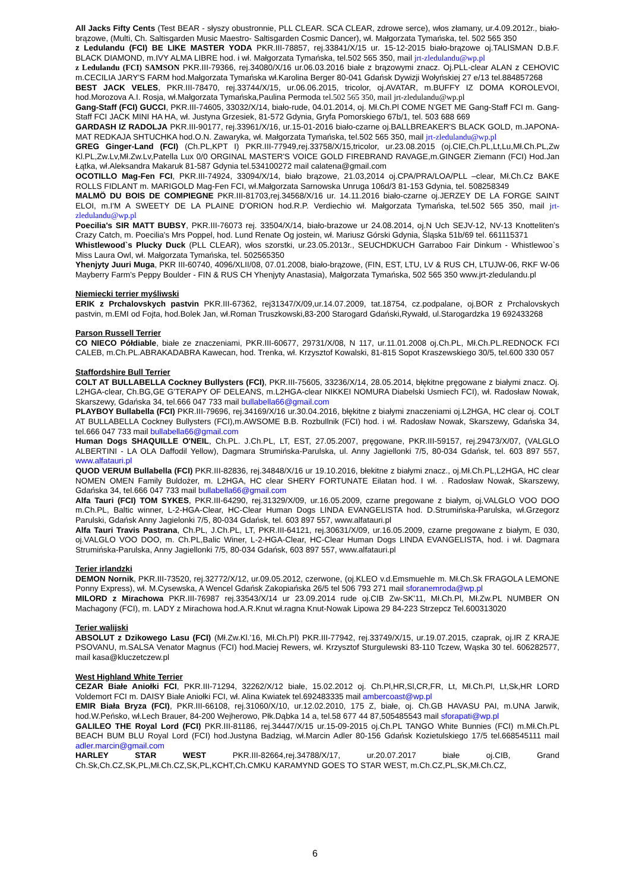All Jacks Fifty Cents (Test BEAR - słyszy obustronnie, PLL CLEAR. SCA CLEAR, zdrowe serce), włos złamany, ur.4.09.2012r., biało-brązowe, (Multi, Ch. Saltisgarden Music Maestro- Saltisgarden Cosmic Dancer), wł. Małgorzata Tymańska, tel. 502 565 350
z Ledulandu (FCI) BE LIKE MASTER YODA PKR.III-78857, rej.33841/X/15 ur. 15-12-2015 biało-brązowe oj.TALISMAN D.B.F. BLACK DIAMOND, m.IVY ALMA LIBRE hod. i wł. Małgorzata Tymańska, tel.502 565 350, mail jrt-zledulandu@wp.pl
z Ledulandu (FCI) SAMSON PKR.III-79366, rej.34080/X/16 ur.06.03.2016 białe z brązowymi znacz. Oj.PLL-clear ALAN z CEHOVIC m.CECILIA JARY'S FARM hod.Małgorzata Tymańska wł.Karolina Berger 80-041 Gdańsk Dywizji Wołyńskiej 27 e/13 tel.884857268
BEST JACK VELES, PKR.III-78470, rej.33744/X/15, ur.06.06.2015, tricolor, oj.AVATAR, m.BUFFY IZ DOMA KOROLEVOI, hod.Morozova A.I. Rosja, wł.Małgorzata Tymańska,Paulina Permoda tel.502 565 350, mail jrt-zledulandu@wp.pl
Gang-Staff (FCI) GUCCI, PKR.III-74605, 33032/X/14, biało-rude, 04.01.2014, oj. Mł.Ch.Pl COME N'GET ME Gang-Staff FCI m. Gang-Staff FCI JACK MINI HA HA, wł. Justyna Grzesiek, 81-572 Gdynia, Gryfa Pomorskiego 67b/1, tel. 503 688 669
GARDASH IZ RADOLJA PKR.III-90177, rej.33961/X/16, ur.15-01-2016 biało-czarne oj.BALLBREAKER'S BLACK GOLD, m.JAPONA-MAT REDKAJA SHTUCHKA hod.O.N. Zawaryka, wł. Małgorzata Tymańska, tel.502 565 350, mail jrt-zledulandu@wp.pl
GREG Ginger-Land (FCI) (Ch.PL,KPT I) PKR.III-77949,rej.33758/X/15,tricolor, ur.23.08.2015 (oj.CIE,Ch.PL,Lt,Lu,Mł.Ch.PL,Zw Kl.PL,Zw.Lv,Mł.Zw.Lv,Patella Lux 0/0 ORGINAL MASTER'S VOICE GOLD FIREBRAND RAVAGE,m.GINGER Ziemann (FCI) Hod.Jan Łątka, wł.Aleksandra Makaruk 81-587 Gdynia tel.534100272 mail calatena@gmail.com
OCOTILLO Mag-Fen FCI, PKR.III-74924, 33094/X/14, biało brązowe, 21.03,2014 oj.CPA/PRA/LOA/PLL –clear, Mł.Ch.Cz BAKE ROLLS FIDLANT m. MARIGOLD Mag-Fen FCI, wł.Małgorzata Sarnowska Unruga 106d/3 81-153 Gdynia, tel. 508258349
MALMÖ DU BOIS DE COMPIEGNE PKR.III-81703,rej.34568/X/16 ur. 14.11.2016 biało-czarne oj.JERZEY DE LA FORGE SAINT ELOI, m.I'M A SWEETY DE LA PLAINE D'ORION hod.R.P. Verdiechio wł. Małgorzata Tymańska, tel.502 565 350, mail jrt-zledulandu@wp.pl
Poecilia's SIR MATT BUBSY, PKR.III-76073 rej. 33504/X/14, biało-brazowe ur 24.08.2014, oj.N Uch SEJV-12, NV-13 Knotteliten's Crazy Catch, m. Poecilia's Mrs Poppel, hod. Lund Renate Og jostein, wł. Mariusz Górski Gdynia, Śląska 51b/69 tel. 661115371
Whistlewood`s Plucky Duck (PLL CLEAR), włos szorstki, ur.23.05.2013r., SEUCHDKUCH Garraboo Fair Dinkum - Whistlewoo`s Miss Laura Owl, wł. Małgorzata Tymańska, tel. 502565350
Yhenjyty Juuri Muga, PKR III-60740, 4096/XLII/08, 07.01.2008, biało-brązowe, (FIN, EST, LTU, LV & RUS CH, LTUJW-06, RKF W-06 Mayberry Farm's Peppy Boulder - FIN & RUS CH Yhenjyty Anastasia), Małgorzata Tymańska, 502 565 350 www.jrt-zledulandu.pl
Niemiecki terrier myśliwski
ERIK z Prchalovskych pastvin PKR.III-67362, rej31347/X/09,ur.14.07.2009, tat.18754, cz.podpalane, oj.BOR z Prchalovskych pastvin, m.EMI od Fojta, hod.Bolek Jan, wł.Roman Truszkowski,83-200 Starogard Gdański,Rywałd, ul.Starogardzka 19 692433268
Parson Russell Terrier
CO NIECO Półdiable, białe ze znaczeniami, PKR.III-60677, 29731/X/08, N 117, ur.11.01.2008 oj.Ch.PL, Mł.Ch.PL.REDNOCK FCI CALEB, m.Ch.PL.ABRAKADABRA Kawecan, hod. Trenka, wł. Krzysztof Kowalski, 81-815 Sopot Kraszewskiego 30/5, tel.600 330 057
Staffordshire Bull Terrier
COLT AT BULLABELLA Cockney Bullysters (FCI), PKR.III-75605, 33236/X/14, 28.05.2014, błękitne pręgowane z białymi znacz. Oj. L2HGA-clear, Ch.BG,GE G'TERAPY OF DELEANS, m.L2HGA-clear NIKKEI NOMURA Diabelski Usmiech FCI), wł. Radosław Nowak, Skarszewy, Gdańska 34, tel.666 047 733 mail bullabella66@gmail.com
PLAYBOY Bullabella (FCI) PKR.III-79696, rej.34169/X/16 ur.30.04.2016, błękitne z białymi znaczeniami oj.L2HGA, HC clear oj. COLT AT BULLABELLA Cockney Bullysters (FCI),m.AWSOME B.B. Rozbullnik (FCI) hod. i wł. Radosław Nowak, Skarszewy, Gdańska 34, tel.666 047 733 mail bullabella66@gmail.com
Human Dogs SHAQUILLE O'NEIL, Ch.PL. J.Ch.PL, LT, EST, 27.05.2007, pręgowane, PKR.III-59157, rej.29473/X/07, (VALGLO ALBERTINI - LA OLA Daffodil Yellow), Dagmara Strumińska-Parulska, ul. Anny Jagiellonki 7/5, 80-034 Gdańsk, tel. 603 897 557, www.alfatauri.pl
QUOD VERUM Bullabella (FCI) PKR.III-82836, rej.34848/X/16 ur 19.10.2016, błekitne z białymi znacz., oj.Mł.Ch.PL,L2HGA, HC clear NOMEN OMEN Family Buldożer, m. L2HGA, HC clear SHERY FORTUNATE Eilatan hod. I wł. . Radosław Nowak, Skarszewy, Gdańska 34, tel.666 047 733 mail bullabella66@gmail.com
Alfa Tauri (FCI) TOM SYKES, PKR.III-64290, rej.31329/X/09, ur.16.05.2009, czarne pregowane z białym, oj.VALGLO VOO DOO m.Ch.PL, Baltic winner, L-2-HGA-Clear, HC-Clear Human Dogs LINDA EVANGELISTA hod. D.Strumińska-Parulska, wł.Grzegorz Parulski, Gdańsk Anny Jagielonki 7/5, 80-034 Gdańsk, tel. 603 897 557, www.alfatauri.pl
Alfa Tauri Travis Pastrana, Ch.PL, J.Ch.PL, LT, PKR.III-64121, rej.30631/X/09, ur.16.05.2009, czarne pregowane z białym, E 030, oj.VALGLO VOO DOO, m. Ch.PL,Balic Winer, L-2-HGA-Clear, HC-Clear Human Dogs LINDA EVANGELISTA, hod. i wł. Dagmara Strumińska-Parulska, Anny Jagiellonki 7/5, 80-034 Gdańsk, 603 897 557, www.alfatauri.pl
Terier irlandzki
DEMON Nornik, PKR.III-73520, rej.32772/X/12, ur.09.05.2012, czerwone, (oj.KLEO v.d.Emsmuehle m. Mł.Ch.Sk FRAGOLA LEMONE Ponny Express), wł. M.Cysewska, A Wencel Gdańsk Zakopiańska 26/5 tel 506 793 271 mail sforanemroda@wp.pl
MILORD z Mirachowa PKR.III-76987 rej.33543/X/14 ur 23.09.2014 rude oj.CIB Zw-SK'11, Mł.Ch.Pl, Mł.Zw.PL NUMBER ON Machagony (FCI), m. LADY z Mirachowa hod.A.R.Knut wł.ragna Knut-Nowak Lipowa 29 84-223 Strzepcz Tel.600313020
Terier walijski
ABSOLUT z Dzikowego Lasu (FCI) (Mł.Zw.Kl.'16, Mł.Ch.Pl) PKR.III-77942, rej.33749/X/15, ur.19.07.2015, czaprak, oj.IR Z KRAJE PSOVANU, m.SALSA Venator Magnus (FCI) hod.Maciej Rewers, wł. Krzysztof Sturgulewski 83-110 Tczew, Wąska 30 tel. 606282577, mail kasa@kluczetczew.pl
West Highland White Terrier
CEZAR Białe Aniołki FCI, PKR.III-71294, 32262/X/12 białe, 15.02.2012 oj. Ch.Pl,HR,Sl,CR,FR, Lt, Mł.Ch.Pl, Lt,Sk,HR LORD Voldemort FCI m. DAISY Białe Aniołki FCI, wł. Alina Kwiatek tel.692483335 mail ambercoast@wp.pl
EMIR Biała Bryza (FCI), PKR.III-66108, rej.31060/X/10, ur.12.02.2010, 175 Z, białe, oj. Ch.GB HAVASU PAI, m.UNA Jarwik, hod.W.Peńsko, wł.Lech Brauer, 84-200 Wejherowo, Płk.Dąbka 14 a, tel.58 677 44 87,505485543 mail sforapati@wp.pl
GALILEO THE Royal Lord (FCI) PKR.III-81186, rej.34447/X/15 ur.15-09-2015 oj.Ch.PL TANGO White Bunnies (FCI) m.Mł.Ch.PL BEACH BUM BLU Royal Lord (FCI) hod.Justyna Badziąg, wł.Marcin Adler 80-156 Gdańsk Kozietulskiego 17/5 tel.668545111 mail adler.marcin@gmail.com
HARLEY STAR WEST PKR.III-82664,rej.34788/X/17, ur.20.07.2017 białe oj.CIB, Grand Ch.Sk,Ch.CZ,SK,PL,Mł.Ch.CZ,SK,PL,KCHT,Ch.CMKU KARAMYND GOES TO STAR WEST, m.Ch.CZ,PL,SK,Mł.Ch.CZ,
6